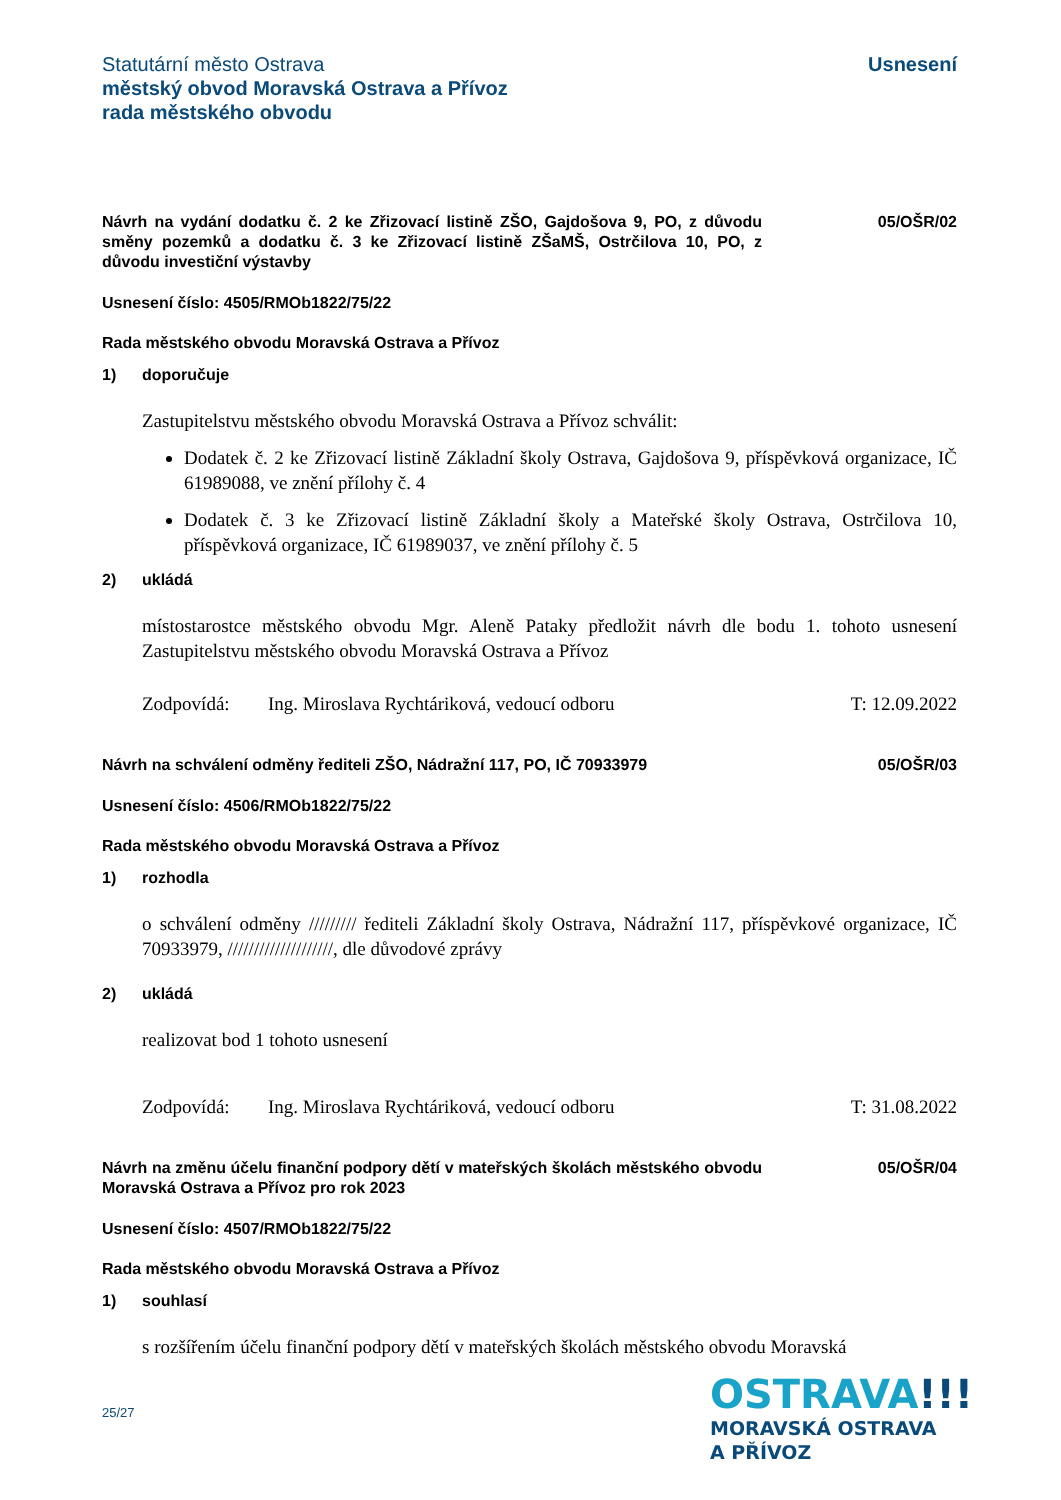Statutární město Ostrava
městský obvod Moravská Ostrava a Přívoz
rada městského obvodu
Usnesení
Návrh na vydání dodatku č. 2 ke Zřizovací listině ZŠO, Gajdošova 9, PO, z důvodu směny pozemků a dodatku č. 3 ke Zřizovací listině ZŠaMŠ, Ostrčilova 10, PO, z důvodu investiční výstavby
05/OŠR/02
Usnesení číslo: 4505/RMOb1822/75/22
Rada městského obvodu Moravská Ostrava a Přívoz
1) doporučuje
Zastupitelstvu městského obvodu Moravská Ostrava a Přívoz schválit:
Dodatek č. 2 ke Zřizovací listině Základní školy Ostrava, Gajdošova 9, příspěvková organizace, IČ 61989088, ve znění přílohy č. 4
Dodatek č. 3 ke Zřizovací listině Základní školy a Mateřské školy Ostrava, Ostrčilova 10, příspěvková organizace, IČ 61989037, ve znění přílohy č. 5
2) ukládá
místostarostce městského obvodu Mgr. Aleně Pataky předložit návrh dle bodu 1. tohoto usnesení Zastupitelstvu městského obvodu Moravská Ostrava a Přívoz
Zodpovídá: Ing. Miroslava Rychtáriková, vedoucí odboru T: 12.09.2022
Návrh na schválení odměny řediteli ZŠO, Nádražní 117, PO, IČ 70933979
05/OŠR/03
Usnesení číslo: 4506/RMOb1822/75/22
Rada městského obvodu Moravská Ostrava a Přívoz
1) rozhodla
o schválení odměny ///////// řediteli Základní školy Ostrava, Nádražní 117, příspěvkové organizace, IČ 70933979, ////////////////////, dle důvodové zprávy
2) ukládá
realizovat bod 1 tohoto usnesení
Zodpovídá: Ing. Miroslava Rychtáriková, vedoucí odboru T: 31.08.2022
Návrh na změnu účelu finanční podpory dětí v mateřských školách městského obvodu Moravská Ostrava a Přívoz pro rok 2023
05/OŠR/04
Usnesení číslo: 4507/RMOb1822/75/22
Rada městského obvodu Moravská Ostrava a Přívoz
1) souhlasí
s rozšířením účelu finanční podpory dětí v mateřských školách městského obvodu Moravská
25/27
OSTRAVA!!!
MORAVSKÁ OSTRAVA
A PŘÍVOZ